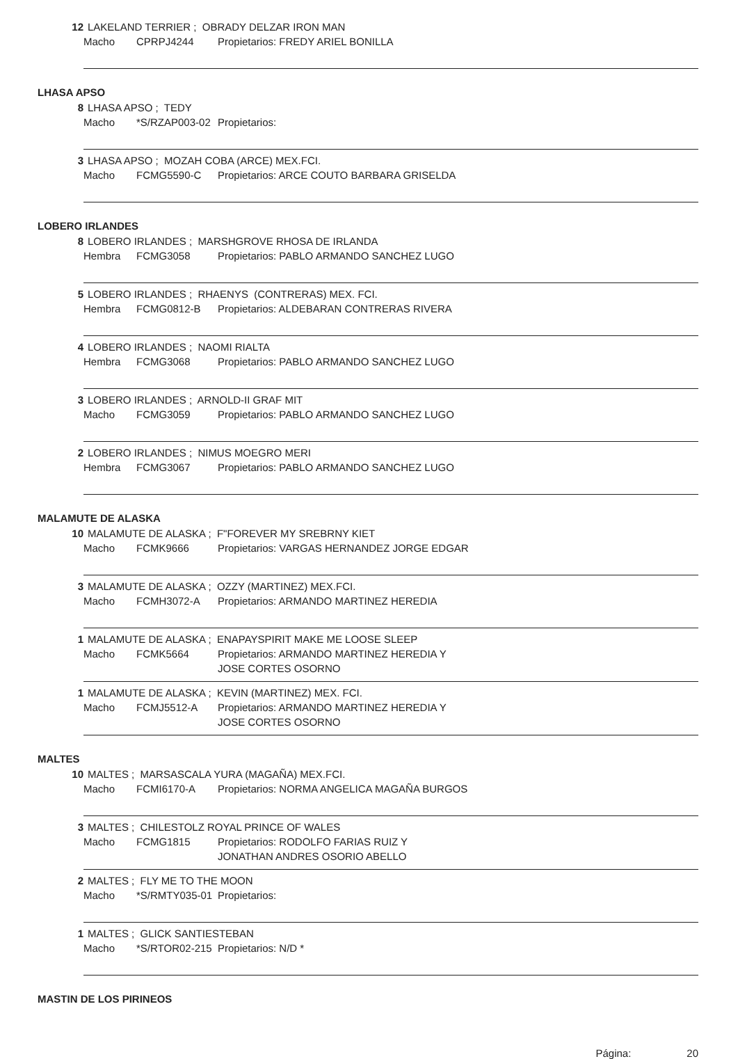12 LAKELAND TERRIER ; OBRADY DELZAR IRON MAN
Macho CPRPJ4244 Propietarios: FREDY ARIEL BONILLA
LHASA APSO
8 LHASA APSO ; TEDY
Macho *S/RZAP003-02 Propietarios:
3 LHASA APSO ; MOZAH COBA (ARCE) MEX.FCI.
Macho FCMG5590-C Propietarios: ARCE COUTO BARBARA GRISELDA
LOBERO IRLANDES
8 LOBERO IRLANDES ; MARSHGROVE RHOSA DE IRLANDA
Hembra FCMG3058 Propietarios: PABLO ARMANDO SANCHEZ LUGO
5 LOBERO IRLANDES ; RHAENYS (CONTRERAS) MEX. FCI.
Hembra FCMG0812-B Propietarios: ALDEBARAN CONTRERAS RIVERA
4 LOBERO IRLANDES ; NAOMI RIALTA
Hembra FCMG3068 Propietarios: PABLO ARMANDO SANCHEZ LUGO
3 LOBERO IRLANDES ; ARNOLD-II GRAF MIT
Macho FCMG3059 Propietarios: PABLO ARMANDO SANCHEZ LUGO
2 LOBERO IRLANDES ; NIMUS MOEGRO MERI
Hembra FCMG3067 Propietarios: PABLO ARMANDO SANCHEZ LUGO
MALAMUTE DE ALASKA
10 MALAMUTE DE ALASKA ; F"FOREVER MY SREBRNY KIET
Macho FCMK9666 Propietarios: VARGAS HERNANDEZ JORGE EDGAR
3 MALAMUTE DE ALASKA ; OZZY (MARTINEZ) MEX.FCI.
Macho FCMH3072-A Propietarios: ARMANDO MARTINEZ HEREDIA
1 MALAMUTE DE ALASKA ; ENAPAYSPIRIT MAKE ME LOOSE SLEEP
Macho FCMK5664 Propietarios: ARMANDO MARTINEZ HEREDIA Y
JOSE CORTES OSORNO
1 MALAMUTE DE ALASKA ; KEVIN (MARTINEZ) MEX. FCI.
Macho FCMJ5512-A Propietarios: ARMANDO MARTINEZ HEREDIA Y
JOSE CORTES OSORNO
MALTES
10 MALTES ; MARSASCALA YURA (MAGAÑA) MEX.FCI.
Macho FCMI6170-A Propietarios: NORMA ANGELICA MAGAÑA BURGOS
3 MALTES ; CHILESTOLZ ROYAL PRINCE OF WALES
Macho FCMG1815 Propietarios: RODOLFO FARIAS RUIZ Y
JONATHAN ANDRES OSORIO ABELLO
2 MALTES ; FLY ME TO THE MOON
Macho *S/RMTY035-01 Propietarios:
1 MALTES ; GLICK SANTIESTEBAN
Macho *S/RTOR02-215 Propietarios: N/D *
MASTIN DE LOS PIRINEOS
Página: 20